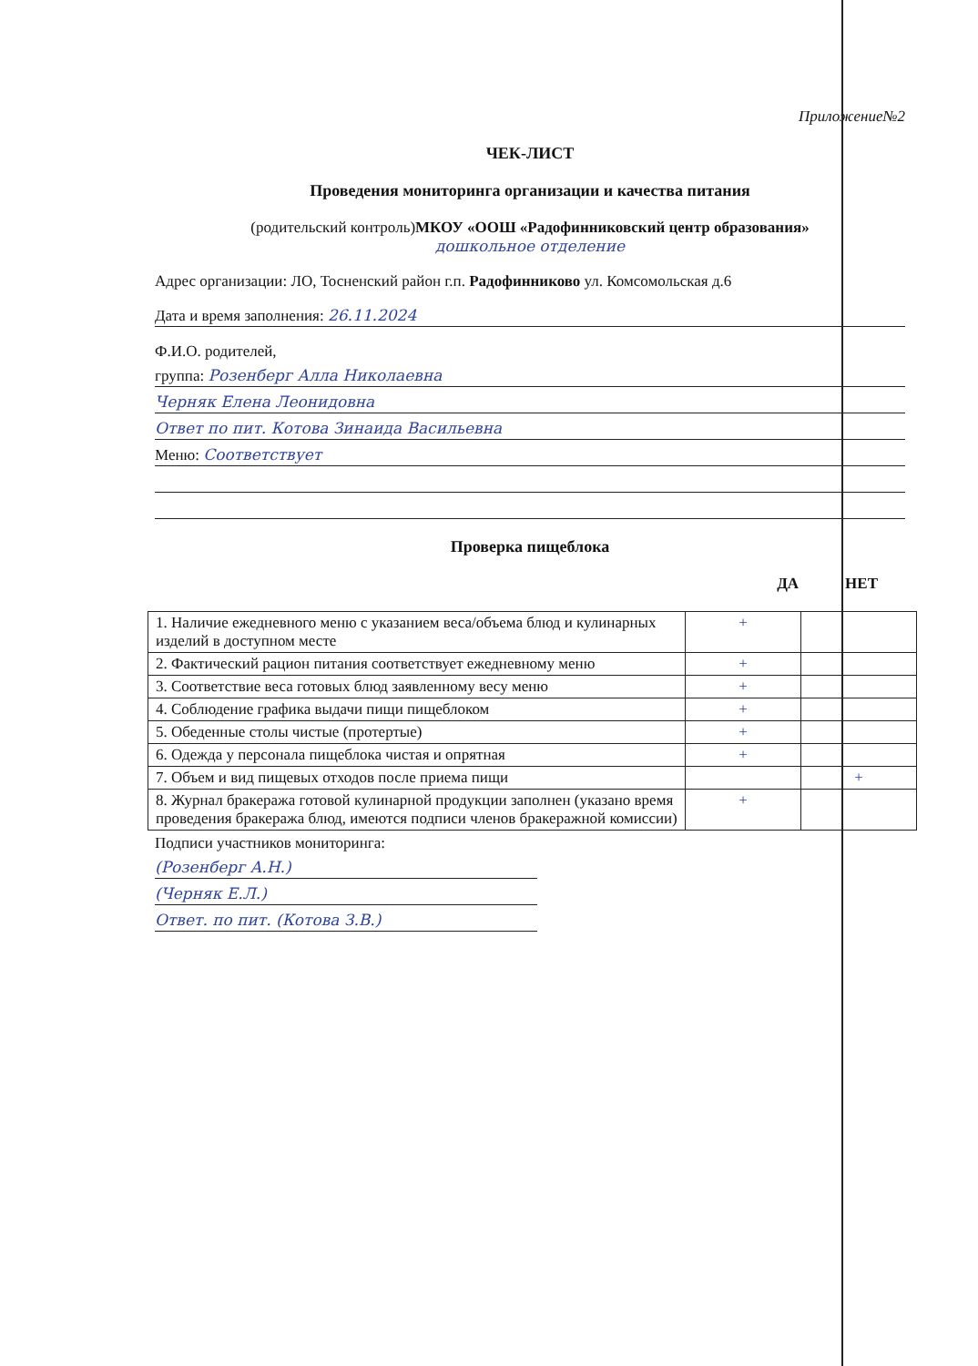Приложение№2
ЧЕК-ЛИСТ
Проведения мониторинга организации и качества питания
(родительский контроль)МКОУ «ООШ «Радофинниковский центр образования»
дошкольное отделение
Адрес организации: ЛО, Тосненский район г.п. Радофинниково ул. Комсомольская д.6
Дата и время заполнения: 26.11.2024
Ф.И.О. родителей,
группа: Розенберг Алла Николаевна
Черняк Елена Леонидовна
Ответ по пит. Котова Зинаида Васильевна
Меню: Соответствует
Проверка пищеблока
ДА НЕТ
| 1. Наличие ежедневного меню с указанием веса/объема блюд и кулинарных изделий в доступном месте | + | |
| 2. Фактический рацион питания соответствует ежедневному меню | + | |
| 3. Соответствие веса готовых блюд заявленному весу меню | + | |
| 4. Соблюдение графика выдачи пищи пищеблоком | + | |
| 5. Обеденные столы чистые (протертые) | + | |
| 6. Одежда у персонала пищеблока чистая и опрятная | + | |
| 7. Объем и вид пищевых отходов после приема пищи | | + |
| 8. Журнал бракеража готовой кулинарной продукции заполнен (указано время проведения бракеража блюд, имеются подписи членов бракеражной комиссии) | + | |
Подписи участников мониторинга:
(Розенберг А.Н.)
(Черняк Е.Л.)
Ответ. по пит. (Котова З.В.)